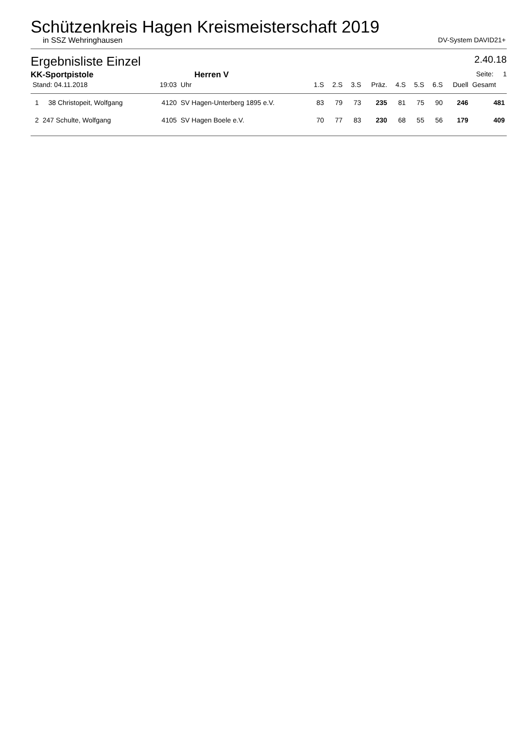Schützenkreis Hagen Kreismeisterschaft 2019
in SSZ Wehringhausen DV-System DAVID21+
Ergebnisliste Einzel 2.40.18
KK-Sportpistole Herren V Seite: 1
| Stand: 04.11.2018 | | 19:03 | Uhr | 1.S | 2.S | 3.S | Präz. | 4.S | 5.S | 6.S | Duell | Gesamt |
| --- | --- | --- | --- | --- | --- | --- | --- | --- | --- | --- | --- | --- |
| 1 | 38 Christopeit, Wolfgang | 4120 | SV Hagen-Unterberg 1895 e.V. | 83 | 79 | 73 | 235 | 81 | 75 | 90 | 246 | 481 |
| 2 | 247 Schulte, Wolfgang | 4105 | SV Hagen Boele e.V. | 70 | 77 | 83 | 230 | 68 | 55 | 56 | 179 | 409 |